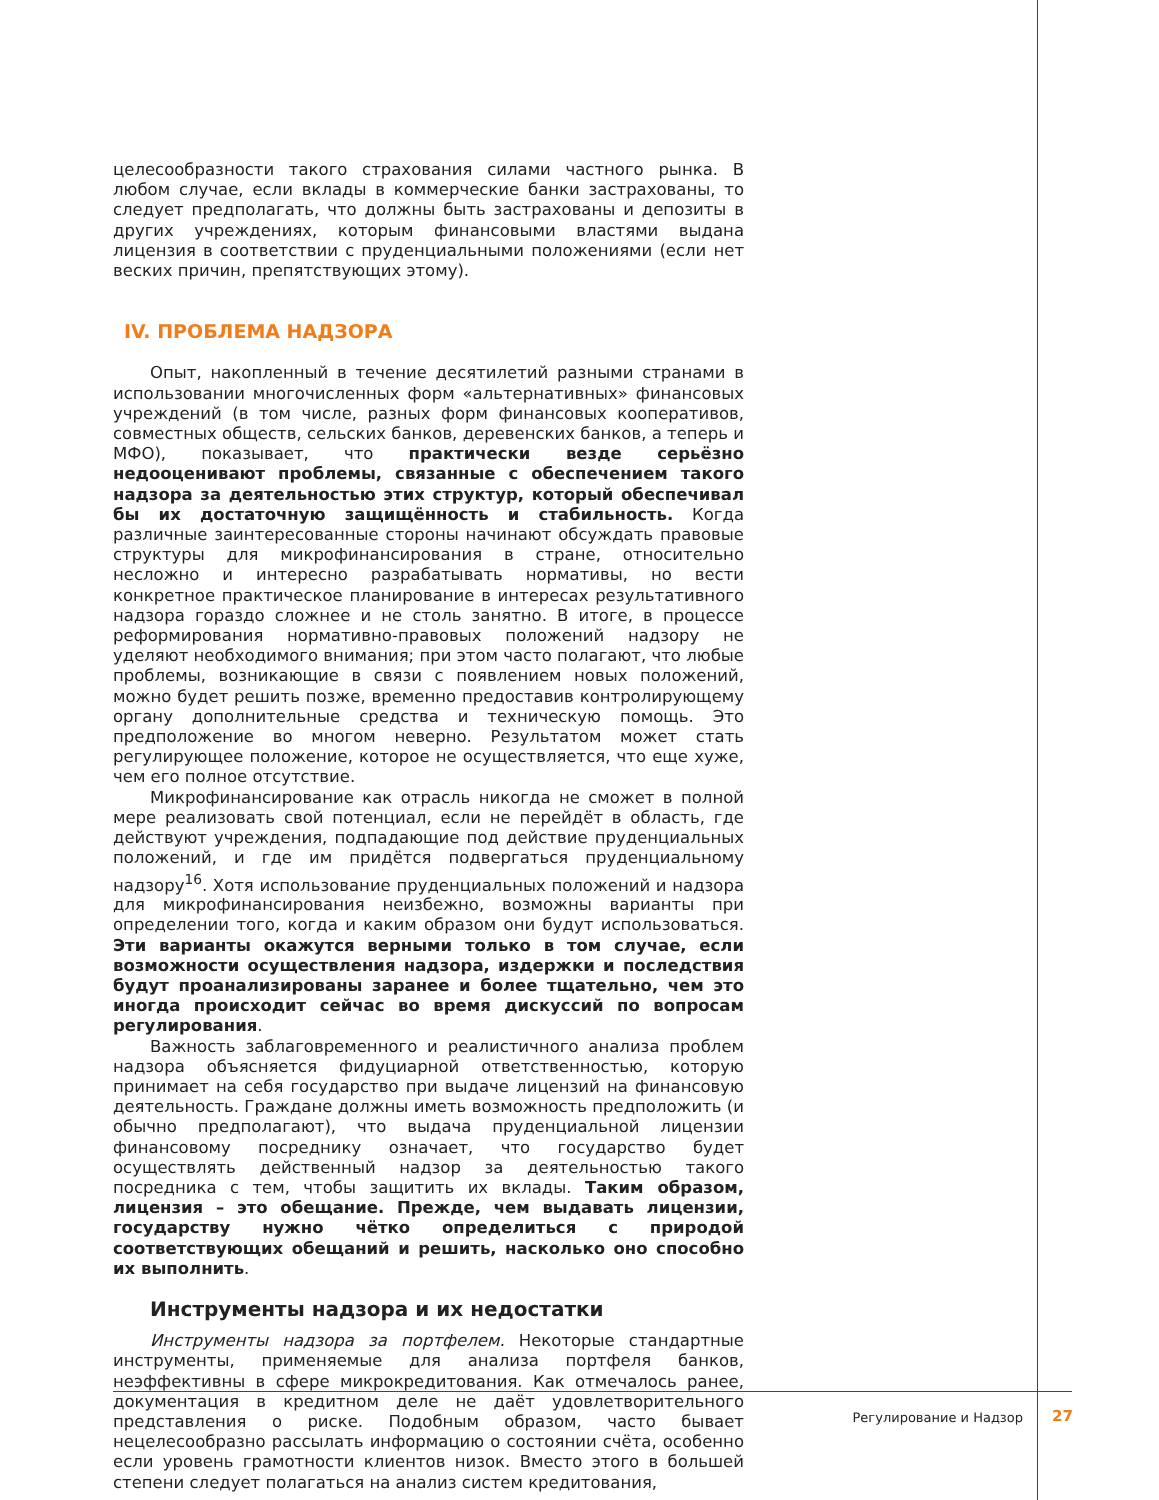целесообразности такого страхования силами частного рынка. В любом случае, если вклады в коммерческие банки застрахованы, то следует предполагать, что должны быть застрахованы и депозиты в других учреждениях, которым финансовыми властями выдана лицензия в соответствии с пруденциальными положениями (если нет веских причин, препятствующих этому).
IV. ПРОБЛЕМА НАДЗОРА
Опыт, накопленный в течение десятилетий разными странами в использовании многочисленных форм «альтернативных» финансовых учреждений (в том числе, разных форм финансовых кооперативов, совместных обществ, сельских банков, деревенских банков, а теперь и МФО), показывает, что практически везде серьёзно недооценивают проблемы, связанные с обеспечением такого надзора за деятельностью этих структур, который обеспечивал бы их достаточную защищённость и стабильность. Когда различные заинтересованные стороны начинают обсуждать правовые структуры для микрофинансирования в стране, относительно несложно и интересно разрабатывать нормативы, но вести конкретное практическое планирование в интересах результативного надзора гораздо сложнее и не столь занятно. В итоге, в процессе реформирования нормативно-правовых положений надзору не уделяют необходимого внимания; при этом часто полагают, что любые проблемы, возникающие в связи с появлением новых положений, можно будет решить позже, временно предоставив контролирующему органу дополнительные средства и техническую помощь. Это предположение во многом неверно. Результатом может стать регулирующее положение, которое не осуществляется, что еще хуже, чем его полное отсутствие.
Микрофинансирование как отрасль никогда не сможет в полной мере реализовать свой потенциал, если не перейдёт в область, где действуют учреждения, подпадающие под действие пруденциальных положений, и где им придётся подвергаться пруденциальному надзору<sup>16</sup>. Хотя использование пруденциальных положений и надзора для микрофинансирования неизбежно, возможны варианты при определении того, когда и каким образом они будут использоваться. Эти варианты окажутся верными только в том случае, если возможности осуществления надзора, издержки и последствия будут проанализированы заранее и более тщательно, чем это иногда происходит сейчас во время дискуссий по вопросам регулирования.
Важность заблаговременного и реалистичного анализа проблем надзора объясняется фидуциарной ответственностью, которую принимает на себя государство при выдаче лицензий на финансовую деятельность. Граждане должны иметь возможность предположить (и обычно предполагают), что выдача пруденциальной лицензии финансовому посреднику означает, что государство будет осуществлять действенный надзор за деятельностью такого посредника с тем, чтобы защитить их вклады. Таким образом, лицензия – это обещание. Прежде, чем выдавать лицензии, государству нужно чётко определиться с природой соответствующих обещаний и решить, насколько оно способно их выполнить.
Инструменты надзора и их недостатки
Инструменты надзора за портфелем. Некоторые стандартные инструменты, применяемые для анализа портфеля банков, неэффективны в сфере микрокредитования. Как отмечалось ранее, документация в кредитном деле не даёт удовлетворительного представления о риске. Подобным образом, часто бывает нецелесообразно рассылать информацию о состоянии счёта, особенно если уровень грамотности клиентов низок. Вместо этого в большей степени следует полагаться на анализ систем кредитования,
Регулирование и Надзор 27